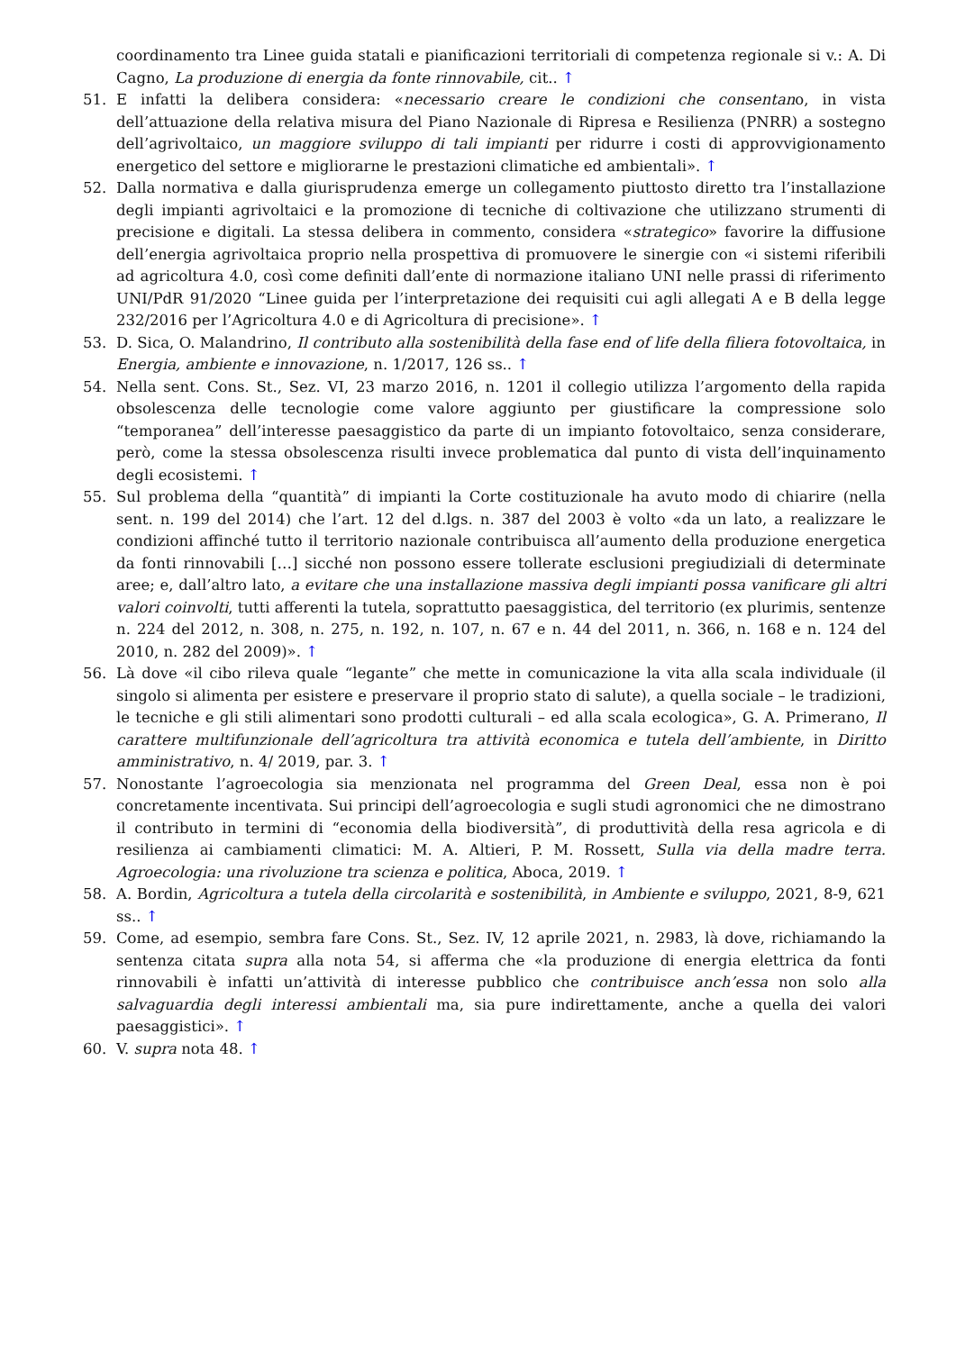coordinamento tra Linee guida statali e pianificazioni territoriali di competenza regionale si v.: A. Di Cagno, La produzione di energia da fonte rinnovabile, cit.. ↑
51. E infatti la delibera considera: «necessario creare le condizioni che consentano, in vista dell’attuazione della relativa misura del Piano Nazionale di Ripresa e Resilienza (PNRR) a sostegno dell’agrivoltaico, un maggiore sviluppo di tali impianti per ridurre i costi di approvvigionamento energetico del settore e migliorarne le prestazioni climatiche ed ambientali». ↑
52. Dalla normativa e dalla giurisprudenza emerge un collegamento piuttosto diretto tra l’installazione degli impianti agrivoltaici e la promozione di tecniche di coltivazione che utilizzano strumenti di precisione e digitali. La stessa delibera in commento, considera «strategico» favorire la diffusione dell’energia agrivoltaica proprio nella prospettiva di promuovere le sinergie con «i sistemi riferibili ad agricoltura 4.0, così come definiti dall’ente di normazione italiano UNI nelle prassi di riferimento UNI/PdR 91/2020 “Linee guida per l’interpretazione dei requisiti cui agli allegati A e B della legge 232/2016 per l’Agricoltura 4.0 e di Agricoltura di precisione». ↑
53. D. Sica, O. Malandrino, Il contributo alla sostenibilità della fase end of life della filiera fotovoltaica, in Energia, ambiente e innovazione, n. 1/2017, 126 ss.. ↑
54. Nella sent. Cons. St., Sez. VI, 23 marzo 2016, n. 1201 il collegio utilizza l’argomento della rapida obsolescenza delle tecnologie come valore aggiunto per giustificare la compressione solo “temporanea” dell’interesse paesaggistico da parte di un impianto fotovoltaico, senza considerare, però, come la stessa obsolescenza risulti invece problematica dal punto di vista dell’inquinamento degli ecosistemi. ↑
55. Sul problema della “quantità” di impianti la Corte costituzionale ha avuto modo di chiarire (nella sent. n. 199 del 2014) che l’art. 12 del d.lgs. n. 387 del 2003 è volto «da un lato, a realizzare le condizioni affinché tutto il territorio nazionale contribuisca all’aumento della produzione energetica da fonti rinnovabili […] sicché non possono essere tollerate esclusioni pregiudiziali di determinate aree; e, dall’altro lato, a evitare che una installazione massiva degli impianti possa vanificare gli altri valori coinvolti, tutti afferenti la tutela, soprattutto paesaggistica, del territorio (ex plurimis, sentenze n. 224 del 2012, n. 308, n. 275, n. 192, n. 107, n. 67 e n. 44 del 2011, n. 366, n. 168 e n. 124 del 2010, n. 282 del 2009)». ↑
56. Là dove «il cibo rileva quale “legante” che mette in comunicazione la vita alla scala individuale (il singolo si alimenta per esistere e preservare il proprio stato di salute), a quella sociale – le tradizioni, le tecniche e gli stili alimentari sono prodotti culturali – ed alla scala ecologica», G. A. Primerano, Il carattere multifunzionale dell’agricoltura tra attività economica e tutela dell’ambiente, in Diritto amministrativo, n. 4/ 2019, par. 3. ↑
57. Nonostante l’agroecologia sia menzionata nel programma del Green Deal, essa non è poi concretamente incentivata. Sui principi dell’agroecologia e sugli studi agronomici che ne dimostrano il contributo in termini di “economia della biodiversità”, di produttività della resa agricola e di resilienza ai cambiamenti climatici: M. A. Altieri, P. M. Rossett, Sulla via della madre terra. Agroecologia: una rivoluzione tra scienza e politica, Aboca, 2019. ↑
58. A. Bordin, Agricoltura a tutela della circolarità e sostenibilità, in Ambiente e sviluppo, 2021, 8-9, 621 ss.. ↑
59. Come, ad esempio, sembra fare Cons. St., Sez. IV, 12 aprile 2021, n. 2983, là dove, richiamando la sentenza citata supra alla nota 54, si afferma che «la produzione di energia elettrica da fonti rinnovabili è infatti un’attività di interesse pubblico che contribuisce anch’essa non solo alla salvaguardia degli interessi ambientali ma, sia pure indirettamente, anche a quella dei valori paesaggistici». ↑
60. V. supra nota 48. ↑